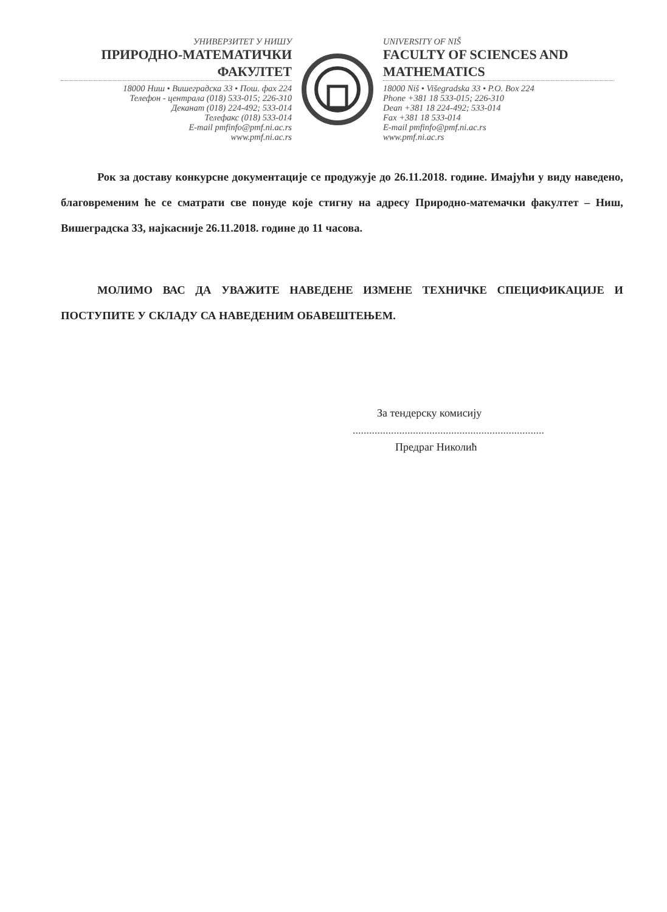УНИВЕРЗИТЕТ У НИШУ
ПРИРОДНО-МАТЕМАТИЧКИ ФАКУЛТЕТ
18000 Ниш • Вишеградска 33 • Пош. фах 224
Телефон - централа (018) 533-015; 226-310
Деканат (018) 224-492; 533-014
Телефакс (018) 533-014
E-mail pmfinfo@pmf.ni.ac.rs
www.pmf.ni.ac.rs
UNIVERSITY OF NIŠ
FACULTY OF SCIENCES AND MATHEMATICS
18000 Niš • Višegradska 33 • P.O. Box 224
Phone +381 18 533-015; 226-310
Dean +381 18 224-492; 533-014
Fax +381 18 533-014
E-mail pmfinfo@pmf.ni.ac.rs
www.pmf.ni.ac.rs
Рок за доставу конкурсне документације се продужује до 26.11.2018. године. Имајући у виду наведено, благовременим ће се сматрати све понуде које стигну на адресу Природно-матемачки факултет – Ниш, Вишеградска 33, најкасније 26.11.2018. године до 11 часова.
МОЛИМО ВАС ДА УВАЖИТЕ НАВЕДЕНЕ ИЗМЕНЕ ТЕХНИЧКЕ СПЕЦИФИКАЦИЈЕ И ПОСТУПИТЕ У СКЛАДУ СА НАВЕДЕНИМ ОБАВЕШТЕЊЕМ.
За тендерску комисију
......................................................................
Предраг Николић